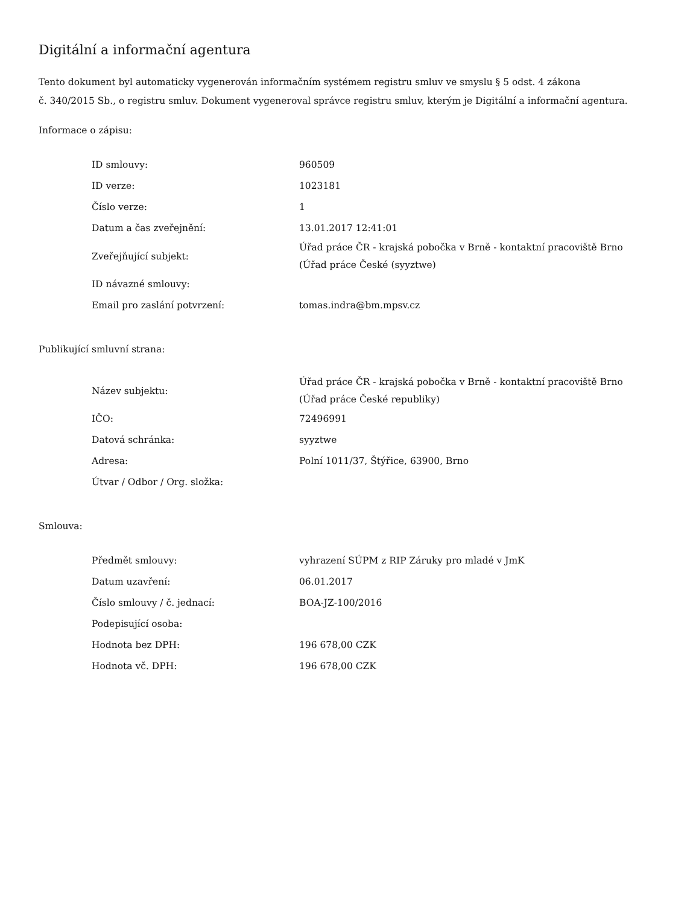Digitální a informační agentura
Tento dokument byl automaticky vygenerován informačním systémem registru smluv ve smyslu § 5 odst. 4 zákona
č. 340/2015 Sb., o registru smluv. Dokument vygeneroval správce registru smluv, kterým je Digitální a informační agentura.
Informace o zápisu:
| ID smlouvy: | 960509 |
| ID verze: | 1023181 |
| Číslo verze: | 1 |
| Datum a čas zveřejnění: | 13.01.2017 12:41:01 |
| Zveřejňující subjekt: | Úřad práce ČR - krajská pobočka v Brně - kontaktní pracoviště Brno (Úřad práce České (syyztwe) |
| ID návazné smlouvy: | |
| Email pro zaslání potvrzení: | tomas.indra@bm.mpsv.cz |
Publikující smluvní strana:
| Název subjektu: | Úřad práce ČR - krajská pobočka v Brně - kontaktní pracoviště Brno (Úřad práce České republiky) |
| IČO: | 72496991 |
| Datová schránka: | syyztwe |
| Adresa: | Polní 1011/37, Štýřice, 63900, Brno |
| Útvar / Odbor / Org. složka: | |
Smlouva:
| Předmět smlouvy: | vyhrazení SÚPM z RIP Záruky pro mladé v JmK |
| Datum uzavření: | 06.01.2017 |
| Číslo smlouvy / č. jednací: | BOA-JZ-100/2016 |
| Podepisující osoba: | |
| Hodnota bez DPH: | 196 678,00 CZK |
| Hodnota vč. DPH: | 196 678,00 CZK |